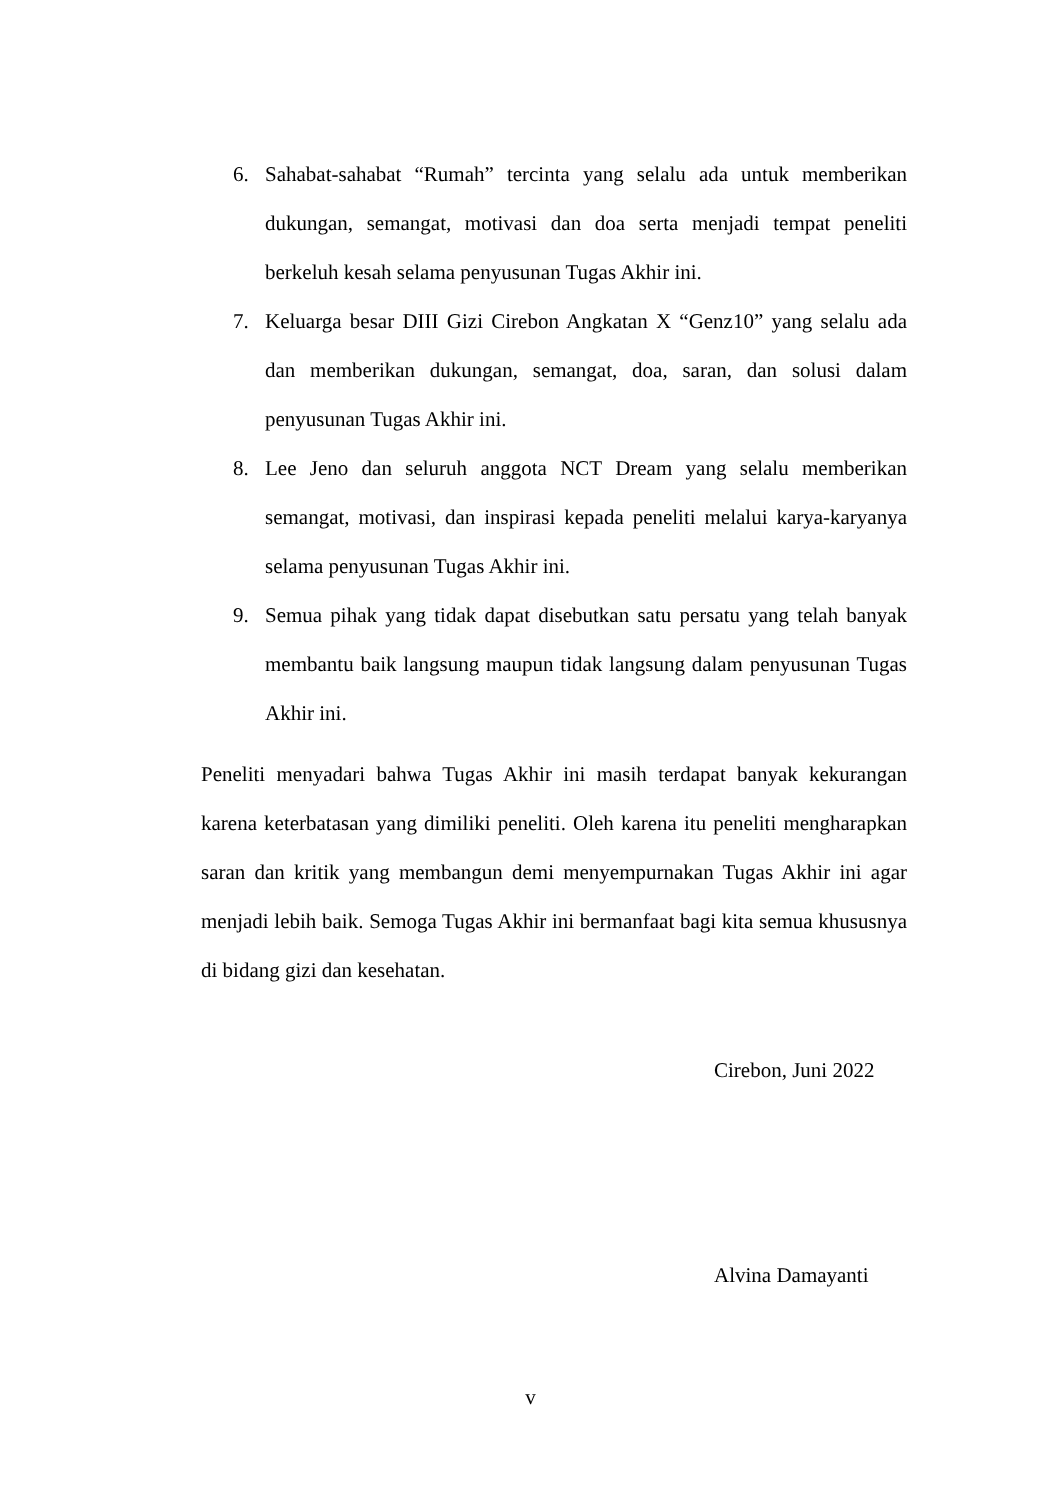6. Sahabat-sahabat “Rumah” tercinta yang selalu ada untuk memberikan dukungan, semangat, motivasi dan doa serta menjadi tempat peneliti berkeluh kesah selama penyusunan Tugas Akhir ini.
7. Keluarga besar DIII Gizi Cirebon Angkatan X “Genz10” yang selalu ada dan memberikan dukungan, semangat, doa, saran, dan solusi dalam penyusunan Tugas Akhir ini.
8. Lee Jeno dan seluruh anggota NCT Dream yang selalu memberikan semangat, motivasi, dan inspirasi kepada peneliti melalui karya-karyanya selama penyusunan Tugas Akhir ini.
9. Semua pihak yang tidak dapat disebutkan satu persatu yang telah banyak membantu baik langsung maupun tidak langsung dalam penyusunan Tugas Akhir ini.
Peneliti menyadari bahwa Tugas Akhir ini masih terdapat banyak kekurangan karena keterbatasan yang dimiliki peneliti. Oleh karena itu peneliti mengharapkan saran dan kritik yang membangun demi menyempurnakan Tugas Akhir ini agar menjadi lebih baik. Semoga Tugas Akhir ini bermanfaat bagi kita semua khususnya di bidang gizi dan kesehatan.
Cirebon, Juni 2022
Alvina Damayanti
v